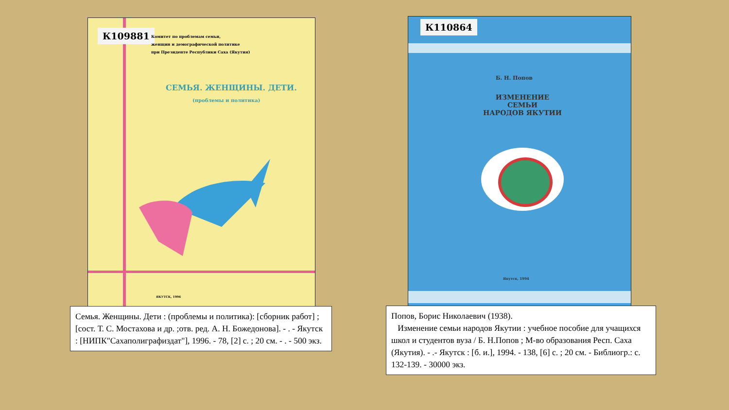К109881
Комитет по проблемам семьи,
женщин и демографической политике
при Президенте Республики Саха (Якутия)
СЕМЬЯ. ЖЕНЩИНЫ. ДЕТИ.
(проблемы и политика)
ЯКУТСК, 1996
К110864
Б. Н. Попов
ИЗМЕНЕНИЕ
СЕМЬИ
НАРОДОВ ЯКУТИИ
Якутск, 1994
Семья. Женщины. Дети : (проблемы и политика): [сборник работ] ; [сост. Т. С. Мостахова и др. ;отв. ред. А. Н. Божедонова]. - . - Якутск : [НИПК"Сахаполиграфиздат"], 1996. - 78, [2] с. ; 20 см. - . - 500 экз.
Попов, Борис Николаевич (1938).
Изменение семьи народов Якутии : учебное пособие для учащихся школ и студентов вуза / Б. Н.Попов ; М-во образования Респ. Саха (Якутия). - .- Якутск : [б. и.], 1994. - 138, [6] с. ; 20 см. - Библиогр.: с. 132-139. - 30000 экз.